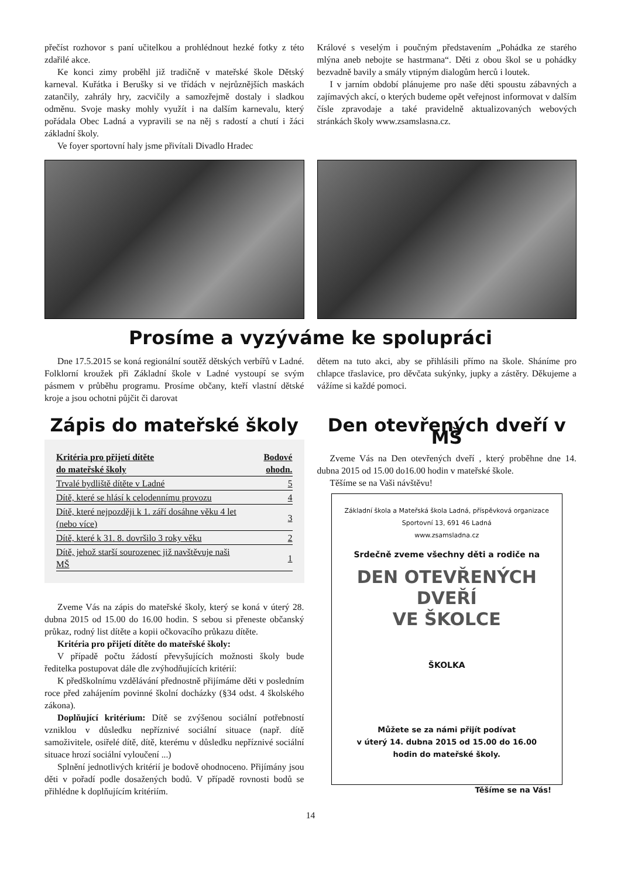přečíst rozhovor s paní učitelkou a prohlédnout hezké fotky z této zdařilé akce.
Ke konci zimy proběhl již tradičně v mateřské škole Dětský karneval. Kuřátka i Berušky si ve třídách v nejrůznějších maskách zatančily, zahrály hry, zacvičily a samozřejmě dostaly i sladkou odměnu. Svoje masky mohly využít i na dalším karnevalu, který pořádala Obec Ladná a vypravili se na něj s radostí a chutí i žáci základní školy.
Ve foyer sportovní haly jsme přivítali Divadlo Hradec
Králové s veselým i poučným představením „Pohádka ze starého mlýna aneb nebojte se hastrmana“. Děti z obou škol se u pohádky bezvadně bavily a smály vtipným dialogům herců i loutek.
I v jarním období plánujeme pro naše děti spoustu zábavných a zajímavých akcí, o kterých budeme opět veřejnost informovat v dalším čísle zpravodaje a také pravidelně aktualizovaných webových stránkách školy www.zsamslasna.cz.
Prosíme a vyzýváme ke spolupráci
Dne 17.5.2015 se koná regionální soutěž dětských verbířů v Ladné. Folklorní kroužek při Základní škole v Ladné vystoupí se svým pásmem v průběhu programu. Prosíme občany, kteří vlastní dětské kroje a jsou ochotni půjčit či darovat
dětem na tuto akci, aby se přihlásili přímo na škole. Sháníme pro chlapce třaslavice, pro děvčata sukýnky, jupky a zástěry. Děkujeme a vážíme si každé pomoci.
Zápis do mateřské školy
| Kritéria pro přijetí dítěte do mateřské školy | Bodové ohodn. |
| --- | --- |
| Trvalé bydliště dítěte v Ladné | 5 |
| Dítě, které se hlásí k celodennímu provozu | 4 |
| Dítě, které nejpozději k 1. září dosáhne věku 4 let (nebo více) | 3 |
| Dítě, které k 31. 8. dovršilo 3 roky věku | 2 |
| Dítě, jehož starší sourozenec již navštěvuje naši MŠ | 1 |
Zveme Vás na zápis do mateřské školy, který se koná v úterý 28. dubna 2015 od 15.00 do 16.00 hodin. S sebou si přeneste občanský průkaz, rodný list dítěte a kopii očkovacího průkazu dítěte.
Kritéria pro přijetí dítěte do mateřské školy:
V případě počtu žádostí převyšujících možnosti školy bude ředitelka postupovat dále dle zvýhodňujících kritérií:
K předškolnímu vzdělávání přednostně přijímáme děti v posledním roce před zahájením povinné školní docházky (§34 odst. 4 školského zákona).
Doplňující kritérium: Dítě se zvýšenou sociální potřebností vzniklou v důsledku nepříznivé sociální situace (např. dítě samoživitele, osiřelé dítě, dítě, kterému v důsledku nepříznivé sociální situace hrozí sociální vyloučení ...)
Splnění jednotlivých kritérií je bodově ohodnoceno. Přijímány jsou děti v pořadí podle dosažených bodů. V případě rovnosti bodů se přihlédne k doplňujícím kritériím.
Den otevřených dveří v MŠ
Zveme Vás na Den otevřených dveří , který proběhne dne 14. dubna 2015 od 15.00 do16.00 hodin v mateřské škole.
Těšíme se na Vaši návštěvu!
Základní škola a Mateřská škola Ladná, příspěvková organizace
Sportovní 13, 691 46 Ladná
www.zsamsladna.cz
Srdečně zveme všechny děti a rodiče na
DEN OTEVŘENÝCH DVEŘÍ
VE ŠKOLCE
ŠKOLKA
Můžete se za námi přijít podívat
v úterý 14. dubna 2015 od 15.00 do 16.00
hodin do mateřské školy.
Těšíme se na Vás!
14